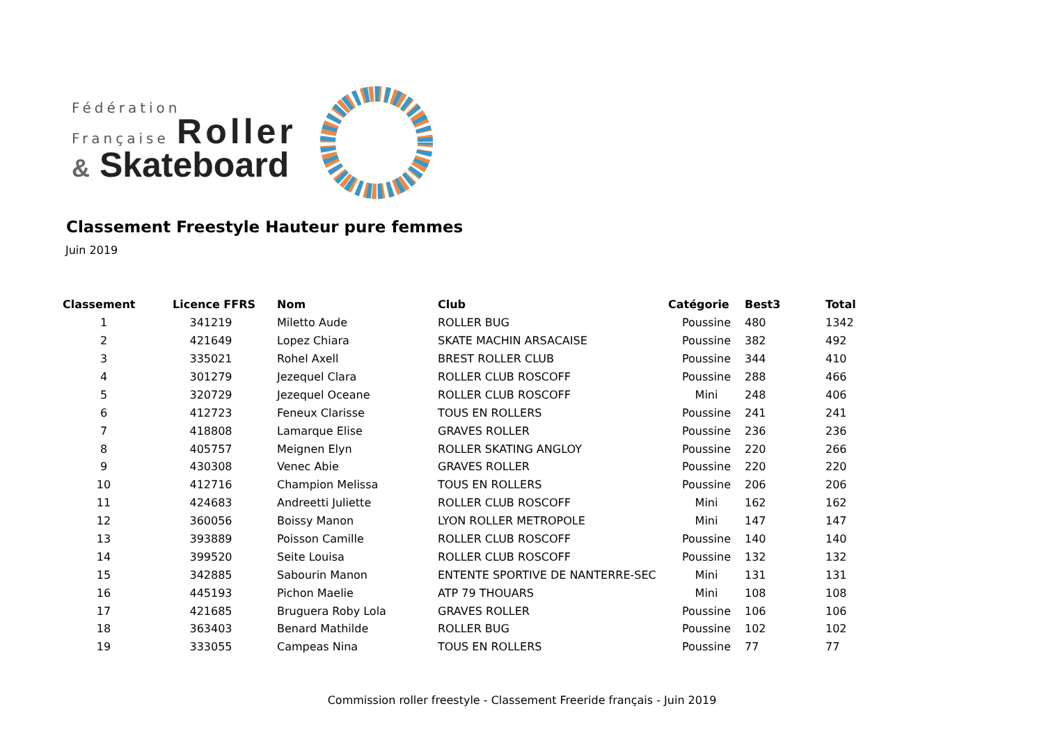Fédération
Française Roller
& Skateboard
Classement Freestyle Hauteur pure femmes
Juin 2019
| Classement | Licence FFRS | Nom | Club | Catégorie | Best3 | Total |
| --- | --- | --- | --- | --- | --- | --- |
| 1 | 341219 | Miletto Aude | ROLLER BUG | Poussine | 480 | 1342 |
| 2 | 421649 | Lopez Chiara | SKATE MACHIN ARSACAISE | Poussine | 382 | 492 |
| 3 | 335021 | Rohel Axell | BREST ROLLER CLUB | Poussine | 344 | 410 |
| 4 | 301279 | Jezequel Clara | ROLLER CLUB ROSCOFF | Poussine | 288 | 466 |
| 5 | 320729 | Jezequel Oceane | ROLLER CLUB ROSCOFF | Mini | 248 | 406 |
| 6 | 412723 | Feneux Clarisse | TOUS EN ROLLERS | Poussine | 241 | 241 |
| 7 | 418808 | Lamarque Elise | GRAVES ROLLER | Poussine | 236 | 236 |
| 8 | 405757 | Meignen Elyn | ROLLER SKATING ANGLOY | Poussine | 220 | 266 |
| 9 | 430308 | Venec Abie | GRAVES ROLLER | Poussine | 220 | 220 |
| 10 | 412716 | Champion Melissa | TOUS EN ROLLERS | Poussine | 206 | 206 |
| 11 | 424683 | Andreetti Juliette | ROLLER CLUB ROSCOFF | Mini | 162 | 162 |
| 12 | 360056 | Boissy Manon | LYON ROLLER METROPOLE | Mini | 147 | 147 |
| 13 | 393889 | Poisson Camille | ROLLER CLUB ROSCOFF | Poussine | 140 | 140 |
| 14 | 399520 | Seite Louisa | ROLLER CLUB ROSCOFF | Poussine | 132 | 132 |
| 15 | 342885 | Sabourin Manon | ENTENTE SPORTIVE DE NANTERRE-SEC | Mini | 131 | 131 |
| 16 | 445193 | Pichon Maelie | ATP 79 THOUARS | Mini | 108 | 108 |
| 17 | 421685 | Bruguera Roby Lola | GRAVES ROLLER | Poussine | 106 | 106 |
| 18 | 363403 | Benard Mathilde | ROLLER BUG | Poussine | 102 | 102 |
| 19 | 333055 | Campeas Nina | TOUS EN ROLLERS | Poussine | 77 | 77 |
Commission roller freestyle - Classement Freeride français - Juin 2019